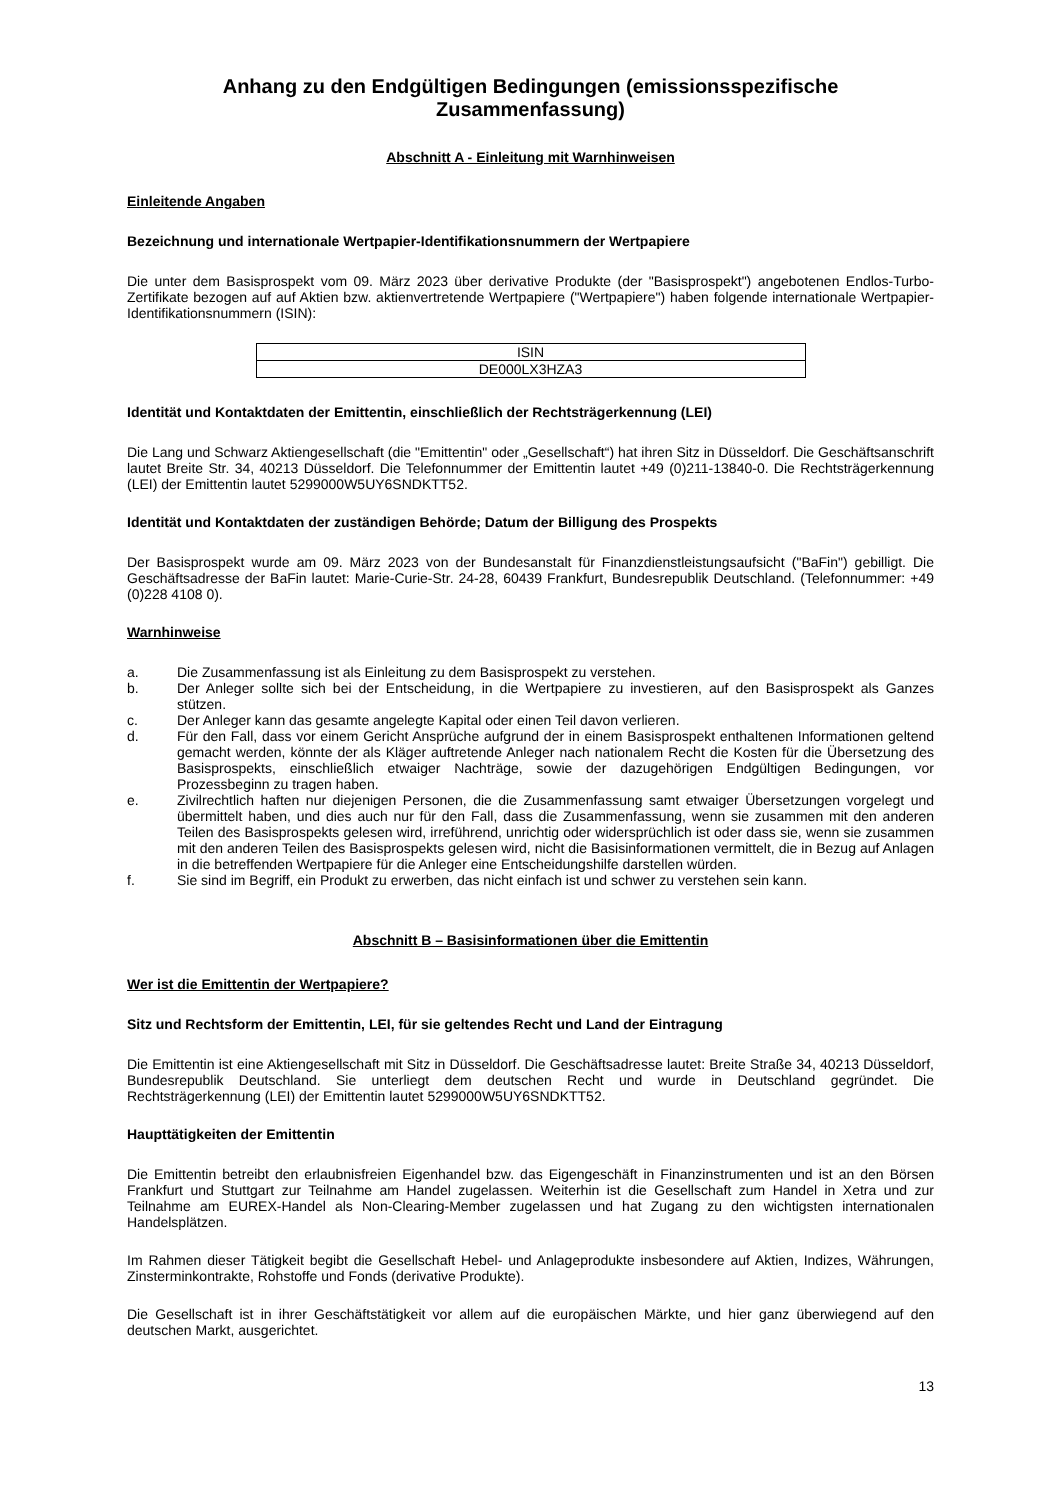Anhang zu den Endgültigen Bedingungen (emissionsspezifische Zusammenfassung)
Abschnitt A - Einleitung mit Warnhinweisen
Einleitende Angaben
Bezeichnung und internationale Wertpapier-Identifikationsnummern der Wertpapiere
Die unter dem Basisprospekt vom 09. März 2023 über derivative Produkte (der "Basisprospekt") angebotenen Endlos-Turbo-Zertifikate bezogen auf auf Aktien bzw. aktienvertretende Wertpapiere ("Wertpapiere") haben folgende internationale Wertpapier-Identifikationsnummern (ISIN):
| ISIN |
| DE000LX3HZA3 |
Identität und Kontaktdaten der Emittentin, einschließlich der Rechtsträgerkennung (LEI)
Die Lang und Schwarz Aktiengesellschaft (die "Emittentin" oder „Gesellschaft“) hat ihren Sitz in Düsseldorf. Die Geschäftsanschrift lautet Breite Str. 34, 40213 Düsseldorf. Die Telefonnummer der Emittentin lautet +49 (0)211-13840-0. Die Rechtsträgerkennung (LEI) der Emittentin lautet 5299000W5UY6SNDKTT52.
Identität und Kontaktdaten der zuständigen Behörde; Datum der Billigung des Prospekts
Der Basisprospekt wurde am 09. März 2023 von der Bundesanstalt für Finanzdienstleistungsaufsicht ("BaFin") gebilligt. Die Geschäftsadresse der BaFin lautet: Marie-Curie-Str. 24-28, 60439 Frankfurt, Bundesrepublik Deutschland. (Telefonnummer: +49 (0)228 4108 0).
Warnhinweise
a. Die Zusammenfassung ist als Einleitung zu dem Basisprospekt zu verstehen.
b. Der Anleger sollte sich bei der Entscheidung, in die Wertpapiere zu investieren, auf den Basisprospekt als Ganzes stützen.
c. Der Anleger kann das gesamte angelegte Kapital oder einen Teil davon verlieren.
d. Für den Fall, dass vor einem Gericht Ansprüche aufgrund der in einem Basisprospekt enthaltenen Informationen geltend gemacht werden, könnte der als Kläger auftretende Anleger nach nationalem Recht die Kosten für die Übersetzung des Basisprospekts, einschließlich etwaiger Nachträge, sowie der dazugehörigen Endgültigen Bedingungen, vor Prozessbeginn zu tragen haben.
e. Zivilrechtlich haften nur diejenigen Personen, die die Zusammenfassung samt etwaiger Übersetzungen vorgelegt und übermittelt haben, und dies auch nur für den Fall, dass die Zusammenfassung, wenn sie zusammen mit den anderen Teilen des Basisprospekts gelesen wird, irreführend, unrichtig oder widersprüchlich ist oder dass sie, wenn sie zusammen mit den anderen Teilen des Basisprospekts gelesen wird, nicht die Basisinformationen vermittelt, die in Bezug auf Anlagen in die betreffenden Wertpapiere für die Anleger eine Entscheidungshilfe darstellen würden.
f. Sie sind im Begriff, ein Produkt zu erwerben, das nicht einfach ist und schwer zu verstehen sein kann.
Abschnitt B – Basisinformationen über die Emittentin
Wer ist die Emittentin der Wertpapiere?
Sitz und Rechtsform der Emittentin, LEI, für sie geltendes Recht und Land der Eintragung
Die Emittentin ist eine Aktiengesellschaft mit Sitz in Düsseldorf. Die Geschäftsadresse lautet: Breite Straße 34, 40213 Düsseldorf, Bundesrepublik Deutschland. Sie unterliegt dem deutschen Recht und wurde in Deutschland gegründet. Die Rechtsträgerkennung (LEI) der Emittentin lautet 5299000W5UY6SNDKTT52.
Haupttätigkeiten der Emittentin
Die Emittentin betreibt den erlaubnisfreien Eigenhandel bzw. das Eigengeschäft in Finanzinstrumenten und ist an den Börsen Frankfurt und Stuttgart zur Teilnahme am Handel zugelassen. Weiterhin ist die Gesellschaft zum Handel in Xetra und zur Teilnahme am EUREX-Handel als Non-Clearing-Member zugelassen und hat Zugang zu den wichtigsten internationalen Handelsplätzen.
Im Rahmen dieser Tätigkeit begibt die Gesellschaft Hebel- und Anlageprodukte insbesondere auf Aktien, Indizes, Währungen, Zinsterminkontrakte, Rohstoffe und Fonds (derivative Produkte).
Die Gesellschaft ist in ihrer Geschäftstätigkeit vor allem auf die europäischen Märkte, und hier ganz überwiegend auf den deutschen Markt, ausgerichtet.
13